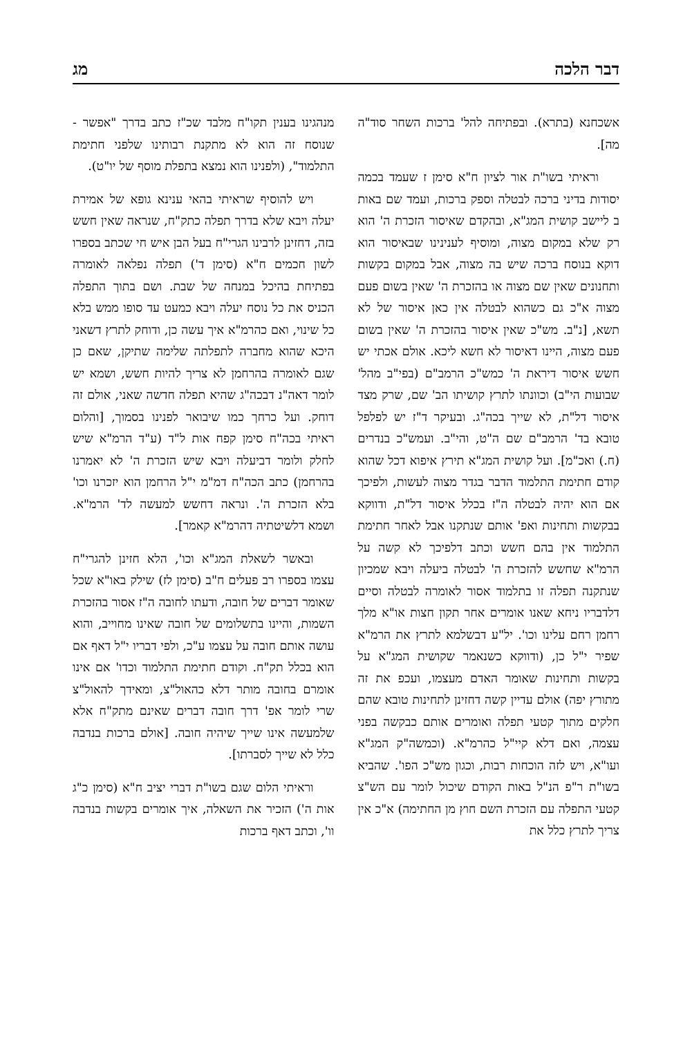דבר הלכה מג
אשכחנא (בתרא). ובפתיחה להל' ברכות השחר סוד"ה מה].
וראיתי בשו"ת אור לציון ח"א סימן ז שעמד בכמה יסודות בדיני ברכה לבטלה וספק ברכות, ועמד שם באות ב ליישב קושית המג"א, ובהקדם שאיסור הזכרת ה' הוא רק שלא במקום מצוה, ומוסיף לענינינו שבאיסור הוא דוקא בנוסח ברכה שיש בה מצוה, אבל במקום בקשות ותחנונים שאין שם מצוה או בהזכרת ה' שאין בשום פעם מצוה א"כ גם כשהוא לבטלה אין כאן איסור של לא תשא, [נ"ב. מש"כ שאין איסור בהזכרת ה' שאין בשום פעם מצוה, היינו דאיסור לא חשא ליכא. אולם אכתי יש חשש איסור דיראת ה' כמש"כ הרמב"ם (בפי"ב מהל' שבועות הי"ב) וכוונתו לתרץ קושיתו הב' שם, שרק מצד איסור דל"ת, לא שייך בכה"ג. ובעיקר ד"ז יש לפלפל טובא בד' הרמב"ם שם ה"ט, והי"ב. ועמש"כ בנדרים (ח.) ואכ"מ]. ועל קושית המג"א תירץ איפוא דכל שהוא קודם חתימת התלמוד הדבר בגדר מצוה לעשות, ולפיכך אם הוא יהיה לבטלה ה"ז בכלל איסור דל"ת, ודווקא בבקשות ותחינות ואפ' אותם שנתקנו אבל לאחר חתימת התלמוד אין בהם חשש וכתב דלפיכך לא קשה על הרמ"א שחשש להזכרת ה' לבטלה ביעלה ויבא שמכיון שנתקנה תפלה זו בתלמוד אסור לאומרה לבטלה וסיים דלדבריו ניחא שאנו אומרים אחר תקון חצות או"א מלך רחמן רחם עלינו וכו'. יל"ע דבשלמא לתרץ את הרמ"א שפיר י"ל כן, (ודווקא כשנאמר שקושית המג"א על בקשות ותחינות שאומר האדם מעצמו, ועכפ את זה מתורץ יפה) אולם עדיין קשה דחזינן לתחינות טובא שהם חלקים מתוך קטעי תפלה ואומרים אותם כבקשה בפני עצמה, ואם דלא קיי"ל כהרמ"א. (וכמשה"ק המג"א ועו"א, ויש לזה הוכחות רבות, וכגון מש"כ הפו'. שהביא בשו"ת ר"פ הנ"ל באות הקודם שיכול לומר עם הש"צ קטעי התפלה עם הזכרת השם חוץ מן החתימה) א"כ אין צריך לתרץ כלל את
מנהגינו בענין תקו"ח מלבד שכ"ז כתב בדרך "אפשר - שנוסח זה הוא לא מתקנת רבותינו שלפני חתימת התלמוד", (ולפנינו הוא נמצא בתפלת מוסף של יו"ט).
ויש להוסיף שראיתי בהאי ענינא גופא של אמירת יעלה ויבא שלא בדרך תפלה כתק"ח, שנראה שאין חשש בזה, דחזינן לרבינו הגרי"ח בעל הבן איש חי שכתב בספרו לשון חכמים ח"א (סימן ד') תפלה נפלאה לאומרה בפתיחת בהיכל במנחה של שבת. ושם בתוך התפלה הכניס את כל נוסח יעלה ויבא כמעט עד סופו ממש בלא כל שינוי, ואם כהרמ"א איך עשה כן, ודוחק לתרץ דשאני היכא שהוא מחברה לתפלתה שלימה שתיקן, שאם כן שגם לאומרה בהרחמן לא צריך להיות חשש, ושמא יש לומר דאה"נ דבכה"ג שהיא תפלה חדשה שאני, אולם זה דוחק. ועל כרחך כמו שיבואר לפנינו בסמוך, [והלום ראיתי בכה"ח סימן קפח אות ל"ד (ע"ד הרמ"א שיש לחלק ולומר דביעלה ויבא שיש הזכרת ה' לא יאמרנו בהרחמן) כתב הכה"ח דמ"מ י"ל הרחמן הוא יזכרנו וכו' בלא הזכרת ה'. ונראה דחשש למעשה לד' הרמ"א. ושמא דלשיטתיה דהרמ"א קאמר].
ובאשר לשאלת המג"א וכו', הלא חזינן להגרי"ח עצמו בספרו רב פעלים ח"ב (סימן לז) שילק באו"א שכל שאומר דברים של חובה, ודעתו לחובה ה"ז אסור בהזכרת השמות, והיינו בתשלומים של חובה שאינו מחוייב, והוא עושה אותם חובה על עצמו ע"כ, ולפי דבריו י"ל דאף אם הוא בכלל תק"ח. וקודם חתימת התלמוד וכדו' אם אינו אומרם בחובה מותר דלא כהאול"צ, ומאידך להאול"צ שרי לומר אפ' דרך חובה דברים שאינם מתק"ח אלא שלמעשה אינו שייך שיהיה חובה. [אולם ברכות בנדבה כלל לא שייך לסברתו].
וראיתי הלום שגם בשו"ת דברי יציב ח"א (סימן כ"ג אות ה') הזכיר את השאלה, איך אומרים בקשות בנדבה וו', וכתב דאף ברכות